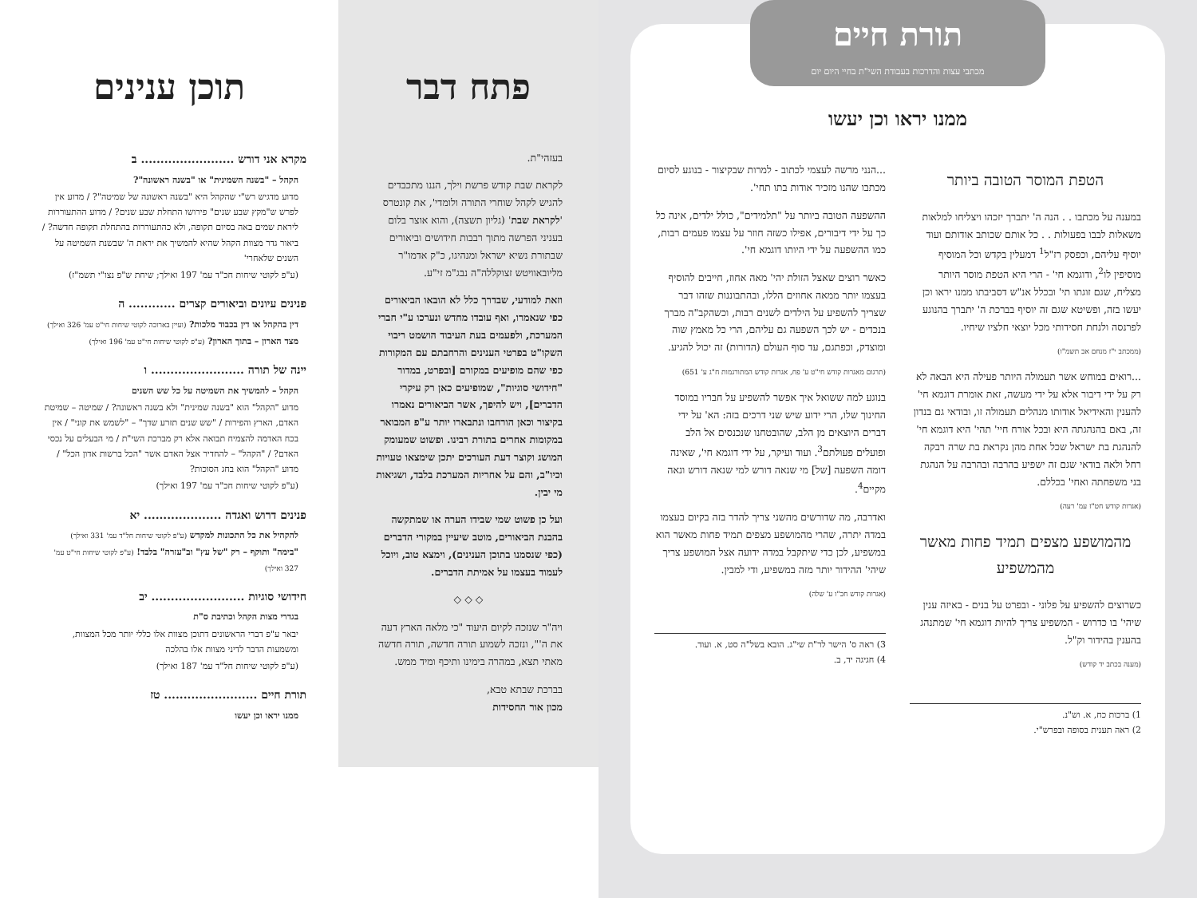תורת חיים
מכתבי עצות והדרכות בעבודת השי"ת בחיי היום יום
ממנו יראו וכן יעשו
הטפת המוסר הטובה ביותר
במענה על מכתבו . . הנה ה' יתברך יזכהו ויצליחו למלאות משאלות לבבו בפעולות . . כל אותם שכותב אודותם ועוד יוסיף עליהם, וכפסק רז"ל<sup>1</sup> דמעלין בקדש וכל המוסיף מוסיפין לו<sup>2</sup>, ודוגמא חי' - הרי היא הטפת מוסר היותר מצליח, שגם זוגתו תי' ובכלל אנ"ש דסביבתו ממנו יראו וכן יעשו בזה, ופשיטא שגם זה יוסיף בברכת ה' יתברך בהנוגע לפרנסה ולנחת חסידותי מכל יוצאי חלציו שיחיו.
(ממכתב י"ז מנחם אב תשמ"ו)
...רואים במוחש אשר תעמולה היותר פעילה היא הבאה לא רק על ידי דיבור אלא על ידי מעשה, זאת אומרת דוגמא חי' להענין והאידיאל אודותו מנהלים תעמולה זו, ובודאי גם בנדון זה, באם בהנהגתה היא ובכל אורח חיי' תהי' היא דוגמא חי' להנהגת בת ישראל שכל אחת מהן נקראת בת שרה רבקה רחל ולאה בודאי שגם זה ישפיע בהרבה ובהרבה על הנהגת בני משפחתה ואחי' בכללם.
(אגרות קודש חט"ז עמ' רעה)
מהמושפע מצפים תמיד פחות מאשר מהמשפיע
כשרוצים להשפיע על פלוני - ובפרט על בנים - באיזה ענין שיהי' בו כדרוש - המשפיע צריך להיות דוגמא חי' שמתנהג בהענין בהידור וק"ל.
(מענה בכתב יד קודש)
1) ברכות כח, א. וש"נ.
2) ראה תענית בסופה ובפרש"י.
...הנני מרשה לעצמי לכתוב - למרות שבקיצור - בנוגע לסיום מכתבו שהנו מזכיר אודות בתו תחי'.
ההשפעה הטובה ביותר על "תלמידים", כולל ילדים, אינה כל כך על ידי דיבורים, אפילו כשזה חוזר על עצמו פעמים רבות, כמו ההשפעה על ידי היותו דוגמא חי'.
כאשר רוצים שאצל הזולת יהי' מאה אחוז, חייבים להוסיף בעצמו יותר ממאה אחוזים הללו, ובהתבוננות שזהו דבר שצריך להשפיע על הילדים לשנים רבות, וכשהקב"ה מברך בנכדים - יש לכך השפעה גם עליהם, הרי כל מאמץ שוה ומוצדק, וכפתגם, עד סוף העולם (הדורות) זה יכול להגיע.
(תרגום מאגרות קודש חי"ט ע' פח, אגרות קודש המתורגמות ח"ג ע' 651)
בנוגע למה ששואל איך אפשר להשפיע על חבריו במוסד החינוך שלו, הרי ידוע שיש שני דרכים בזה: הא' על ידי דברים היוצאים מן הלב, שהובטחנו שנכנסים אל הלב ופועלים פעולתם<sup>3</sup>. ועוד ועיקר, על ידי דוגמא חי', שאינה דומה השפעה [של] מי שנאה דורש למי שנאה דורש ונאה מקיים<sup>4</sup>.
ואדרבה, מה שדורשים מהשני צריך להדר בזה בקיום בעצמו במדה יתרה, שהרי מהמושפע מצפים תמיד פחות מאשר הוא במשפיע, לכן כדי שיתקבל במדה ידועה אצל המושפע צריך שיהי' ההידור יותר מזה במשפיע, ודי למבין.
(אגרות קודש חכ"ו ע' שלה)
3) ראה ס' הישר לר"ת שי"ג. הובא בשל"ה סט, א. ועוד.
4) חגיגה יד, ב.
פתח דבר
בעזהי"ת.
לקראת שבת קודש פרשת וילך, הננו מתכבדים להגיש לקהל שוחרי התורה ולומדי', את קונטרס 'לקראת שבת' (גליון תשצה), והוא אוצר בלום בעניני הפרשה מתוך רבבות חידושים וביאורים שבתורת נשיא ישראל ומנהיגו, כ"ק אדמו"ר מליובאוויטש זצוקללה"ה נבג"מ זי"ע.
וזאת למודעי, שבדרך כלל לא הובאו הביאורים כפי שנאמרו, ואף עובדו מחדש ונערכו ע"י חברי המערכת, ולפעמים בעת העיבוד הושמט ריבוי השקו"ט בפרטי הענינים והרחבתם עם המקורות כפי שהם מופיעים במקורם [ובפרט, במדור "חידושי סוגיות", שמופיעים כאן רק עיקרי הדברים], ויש להיפך, אשר הביאורים נאמרו בקיצור וכאן הורחבו ונתבארו יותר ע"פ המבואר במקומות אחרים בתורת רבינו. ופשוט שמעומק המושג וקוצר דעת העורכים יתכן שימצאו טעויות וכיו"ב, והם על אחריות המערכת בלבד, ושגיאות מי יבין.
ועל כן פשוט שמי שבידו הערה או שמתקשה בהבנת הביאורים, מוטב שיעיין במקורי הדברים (כפי שנסמנו בתוכן הענינים), וימצא טוב, ויוכל לעמוד בעצמו על אמיתת הדברים.
◇ ◇ ◇
ויה"ר שנזכה לקיום היעוד "כי מלאה הארץ דעה את ה'", ונזכה לשמוע תורה חדשה, תורה חדשה מאתי תצא, במהרה בימינו ותיכף ומיד ממש.
בברכת שבתא טבא,
מכון אור החסידות
תוכן ענינים
מקרא אני דורש ........................ ב
הקהל – "בשנה השמינית" או "בשנה ראשונה"?
מדוע מדגיש רש"י שהקהל היא "בשנה ראשונה של שמיטה"? / מדוע אין לפרש ש"מקץ שבע שנים" פירושו התחלת שבע שנים? / מדוע ההתעוררות ליראת שמים באה בסיום תקופה, ולא כהתעוררות בהתחלת תקופה חדשה? / ביאור גדר מצוות הקהל שהיא להמשיך את יראת ה' שבשנת השמיטה על השנים שלאחרי'
(ע"פ לקוטי שיחות חכ"ד עמ' 197 ואילך; שיחת ש"פ נצו"י תשמ"ז)
פנינים עיונים וביאורים קצרים ............ ה
דין בהקהל או דין בכבוד מלכות? (ועיין בארוכה לקוטי שיחות חי"ט עמ' 326 ואילך)
מצד הארון – בתוך הארון? (ע"פ לקוטי שיחות חי"ט עמ' 196 ואילך)
יינה של תורה ........................ ו
הקהל – להמשיך את השמיטה על כל שש השנים
מדוע "הקהל" הוא "בשנה שמינית" ולא בשנה ראשונה? / שמיטה – שמיטת האדם, הארץ והפירות / "שש שנים תזרע שדך" – "לשמש את קוני" / אין בכח האדמה להצמיח תבואה אלא רק מברכת השי"ת / מי הבעלים על נכסי האדם? / "הקהל" – להחדיר אצל האדם אשר "הכל ברשות אדון הכל" / מדוע "הקהל" הוא בחג הסוכות?
(ע"פ לקוטי שיחות חכ"ד עמ' 197 ואילך)
פנינים דרוש ואגדה .................... יא
להקהיל את כל התכונות למקדש (ע"פ לקוטי שיחות חל"ד עמ' 331 ואילך)
"בימה" ותוקף – רק "של עץ" וב"עזרה" בלבד! (ע"פ לקוטי שיחות חי"ט עמ' 327 ואילך)
חידושי סוגיות ........................ יב
בגדרי מצות הקהל וכתיבת ס"ת
יבאר ע"פ דברי הראשונים דתוכן מצוות אלו כללי יותר מכל המצוות, ומשמעות הדבר לדיני מצוות אלו בהלכה
(ע"פ לקוטי שיחות חל"ד עמ' 187 ואילך)
תורת חיים ........................ טז
ממנו יראו וכן יעשו